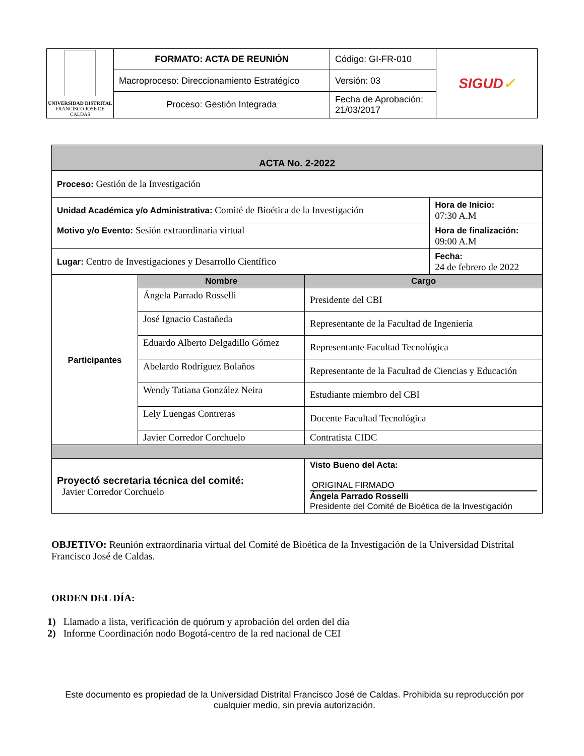| UNIVERSIDAD DISTRITAL FRANCISCO JOSÉ DE CALDAS | FORMATO: ACTA DE REUNIÓN | Código: GI-FR-010 | SIGUD ✓ |
| | Macroproceso: Direccionamiento Estratégico | Versión: 03 | |
| | Proceso: Gestión Integrada | Fecha de Aprobación: 21/03/2017 | |
| ACTA No. 2-2022 | |
| Proceso: Gestión de la Investigación | |
| Unidad Académica y/o Administrativa: Comité de Bioética de la Investigación | Hora de Inicio: 07:30 A.M |
| Motivo y/o Evento: Sesión extraordinaria virtual | Hora de finalización: 09:00 A.M |
| Lugar: Centro de Investigaciones y Desarrollo Científico | Fecha: 24 de febrero de 2022 |
| Participantes | Nombre | Cargo |
| | Ángela Parrado Rosselli | Presidente del CBI |
| | José Ignacio Castañeda | Representante de la Facultad de Ingeniería |
| | Eduardo Alberto Delgadillo Gómez | Representante Facultad Tecnológica |
| | Abelardo Rodríguez Bolaños | Representante de la Facultad de Ciencias y Educación |
| | Wendy Tatiana González Neira | Estudiante miembro del CBI |
| | Lely Luengas Contreras | Docente Facultad Tecnológica |
| | Javier Corredor Corchuelo | Contratista CIDC |
| Proyectó secretaria técnica del comité: Javier Corredor Corchuelo | | Visto Bueno del Acta: ORIGINAL FIRMADO Ángela Parrado Rosselli Presidente del Comité de Bioética de la Investigación |
OBJETIVO: Reunión extraordinaria virtual del Comité de Bioética de la Investigación de la Universidad Distrital Francisco José de Caldas.
ORDEN DEL DÍA:
1) Llamado a lista, verificación de quórum y aprobación del orden del día
2) Informe Coordinación nodo Bogotá-centro de la red nacional de CEI
Este documento es propiedad de la Universidad Distrital Francisco José de Caldas. Prohibida su reproducción por cualquier medio, sin previa autorización.